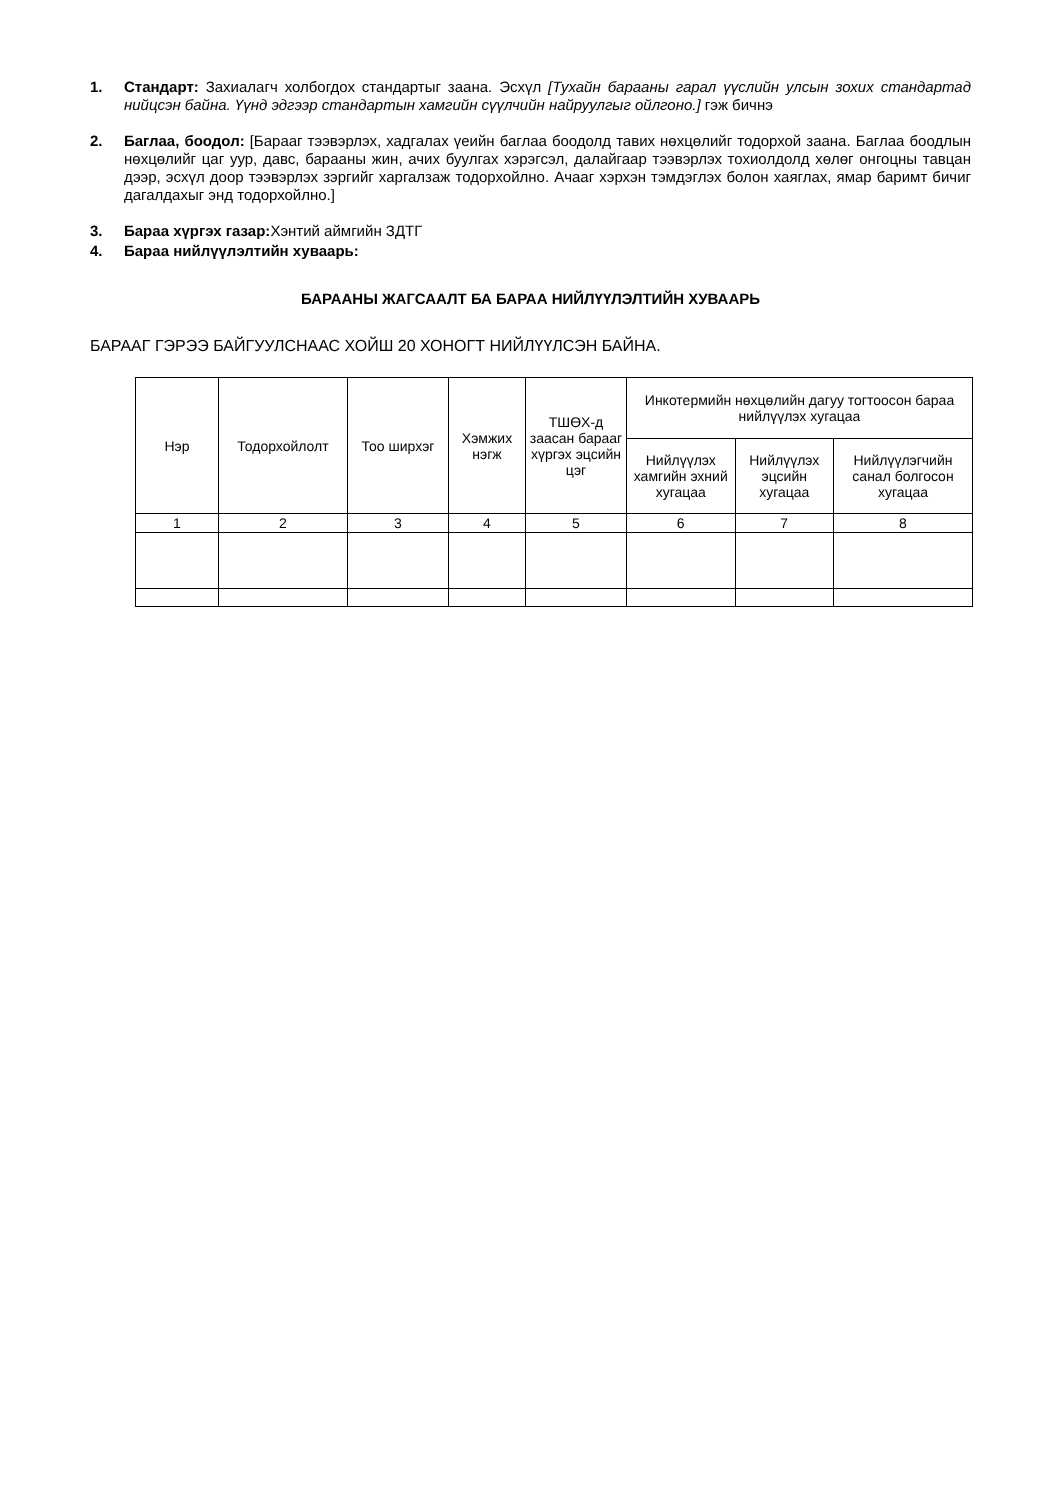1. Стандарт: Захиалагч холбогдох стандартыг заана. Эсхүл [Тухайн барааны гарал үүслийн улсын зохих стандартад нийцсэн байна. Үүнд эдгээр стандартын хамгийн сүүлчийн найруулгыг ойлгоно.] гэж бичнэ
2. Баглаа, боодол: [Барааг тээвэрлэх, хадгалах үеийн баглаа боодолд тавих нөхцөлийг тодорхой заана. Баглаа боодлын нөхцөлийг цаг уур, давс, барааны жин, ачих буулгах хэрэгсэл, далайгаар тээвэрлэх тохиолдолд хөлөг онгоцны тавцан дээр, эсхүл доор тээвэрлэх зэргийг харгалзаж тодорхойлно. Ачааг хэрхэн тэмдэглэх болон хаяглах, ямар баримт бичиг дагалдахыг энд тодорхойлно.]
3. Бараа хүргэх газар: Хэнтий аймгийн ЗДТГ
4. Бараа нийлүүлэлтийн хуваарь:
БАРААНЫ ЖАГСААЛТ БА БАРАА НИЙЛҮҮЛЭЛТИЙН ХУВААРЬ
БАРААГ ГЭРЭЭ БАЙГУУЛСНААС ХОЙШ 20 ХОНОГТ НИЙЛҮҮЛСЭН БАЙНА.
| Нэр | Тодорхойлолт | Тоо ширхэг | Хэмжих нэгж | ТШӨХ-д заасан барааг хүргэх эцсийн цэг | Инкотермийн нөхцөлийн дагуу тогтоосон бараа нийлүүлэх хугацаа | | |
| --- | --- | --- | --- | --- | --- | --- | --- |
| | | | | | Нийлүүлэх хамгийн эхний хугацаа | Нийлүүлэх эцсийн хугацаа | Нийлүүлэгчийн санал болгосон хугацаа |
| 1 | 2 | 3 | 4 | 5 | 6 | 7 | 8 |